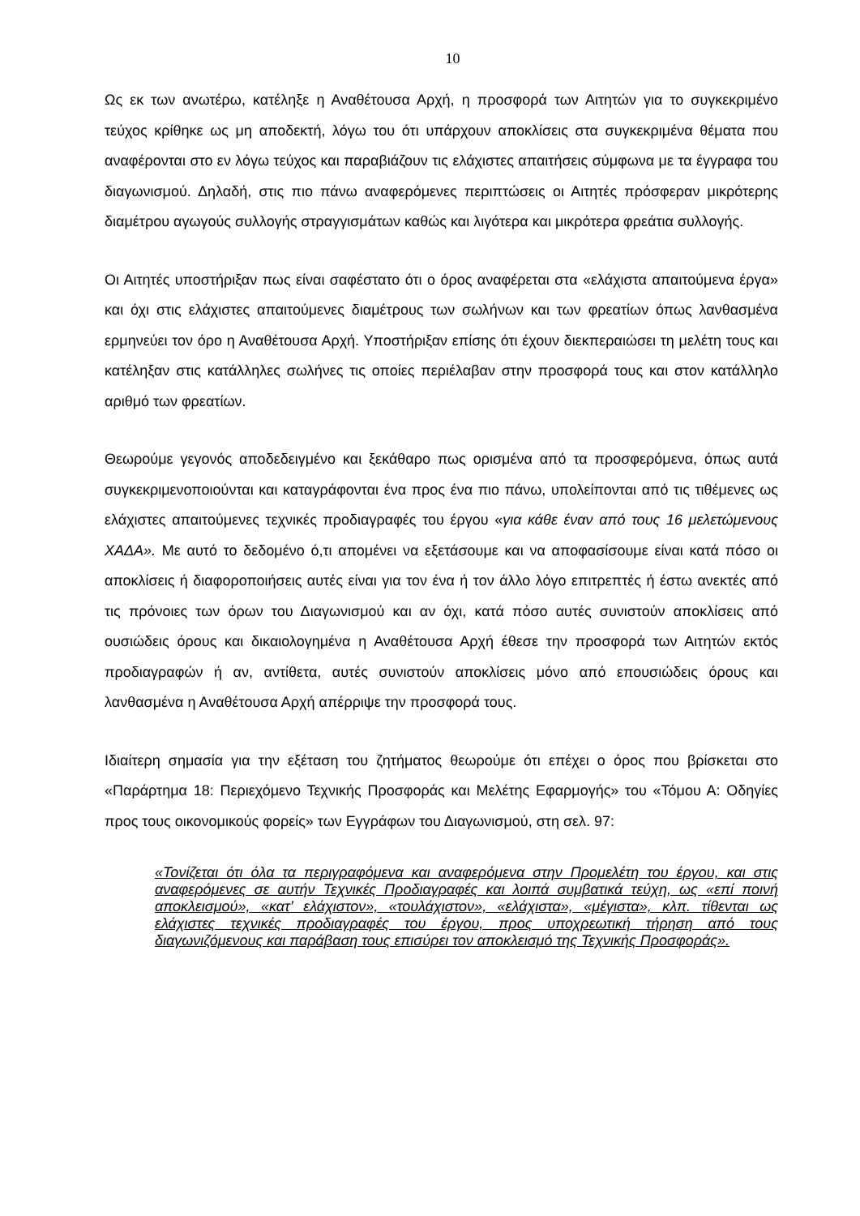10
Ως εκ των ανωτέρω, κατέληξε η Αναθέτουσα Αρχή, η προσφορά των Αιτητών για το συγκεκριμένο τεύχος κρίθηκε ως μη αποδεκτή, λόγω του ότι υπάρχουν αποκλίσεις στα συγκεκριμένα θέματα που αναφέρονται στο εν λόγω τεύχος και παραβιάζουν τις ελάχιστες απαιτήσεις σύμφωνα με τα έγγραφα του διαγωνισμού. Δηλαδή, στις πιο πάνω αναφερόμενες περιπτώσεις οι Αιτητές πρόσφεραν μικρότερης διαμέτρου αγωγούς συλλογής στραγγισμάτων καθώς και λιγότερα και μικρότερα φρεάτια συλλογής.
Οι Αιτητές υποστήριξαν πως είναι σαφέστατο ότι ο όρος αναφέρεται στα «ελάχιστα απαιτούμενα έργα» και όχι στις ελάχιστες απαιτούμενες διαμέτρους των σωλήνων και των φρεατίων όπως λανθασμένα ερμηνεύει τον όρο η Αναθέτουσα Αρχή. Υποστήριξαν επίσης ότι έχουν διεκπεραιώσει τη μελέτη τους και κατέληξαν στις κατάλληλες σωλήνες τις οποίες περιέλαβαν στην προσφορά τους και στον κατάλληλο αριθμό των φρεατίων.
Θεωρούμε γεγονός αποδεδειγμένο και ξεκάθαρο πως ορισμένα από τα προσφερόμενα, όπως αυτά συγκεκριμενοποιούνται και καταγράφονται ένα προς ένα πιο πάνω, υπολείπονται από τις τιθέμενες ως ελάχιστες απαιτούμενες τεχνικές προδιαγραφές του έργου «για κάθε έναν από τους 16 μελετώμενους ΧΑΔΑ». Με αυτό το δεδομένο ό,τι απομένει να εξετάσουμε και να αποφασίσουμε είναι κατά πόσο οι αποκλίσεις ή διαφοροποιήσεις αυτές είναι για τον ένα ή τον άλλο λόγο επιτρεπτές ή έστω ανεκτές από τις πρόνοιες των όρων του Διαγωνισμού και αν όχι, κατά πόσο αυτές συνιστούν αποκλίσεις από ουσιώδεις όρους και δικαιολογημένα η Αναθέτουσα Αρχή έθεσε την προσφορά των Αιτητών εκτός προδιαγραφών ή αν, αντίθετα, αυτές συνιστούν αποκλίσεις μόνο από επουσιώδεις όρους και λανθασμένα η Αναθέτουσα Αρχή απέρριψε την προσφορά τους.
Ιδιαίτερη σημασία για την εξέταση του ζητήματος θεωρούμε ότι επέχει ο όρος που βρίσκεται στο «Παράρτημα 18: Περιεχόμενο Τεχνικής Προσφοράς και Μελέτης Εφαρμογής» του «Τόμου Α: Οδηγίες προς τους οικονομικούς φορείς» των Εγγράφων του Διαγωνισμού, στη σελ. 97:
«Τονίζεται ότι όλα τα περιγραφόμενα και αναφερόμενα στην Προμελέτη του έργου, και στις αναφερόμενες σε αυτήν Τεχνικές Προδιαγραφές και λοιπά συμβατικά τεύχη, ως «επί ποινή αποκλεισμού», «κατ’ ελάχιστον», «τουλάχιστον», «ελάχιστα», «μέγιστα», κλπ. τίθενται ως ελάχιστες τεχνικές προδιαγραφές του έργου, προς υποχρεωτική τήρηση από τους διαγωνιζόμενους και παράβαση τους επισύρει τον αποκλεισμό της Τεχνικής Προσφοράς».